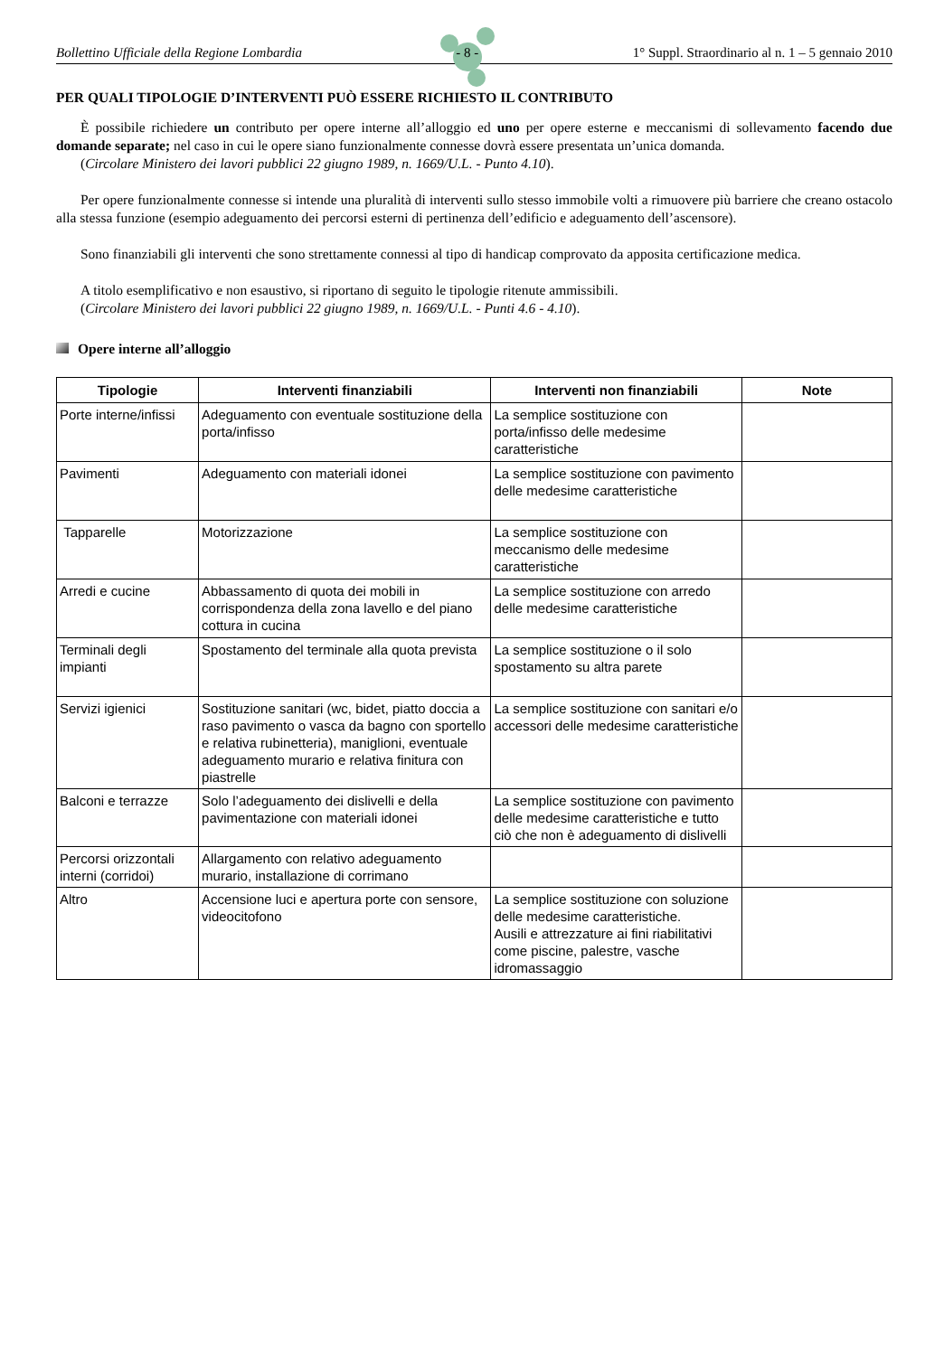Bollettino Ufficiale della Regione Lombardia - 8 - 1° Suppl. Straordinario al n. 1 – 5 gennaio 2010
PER QUALI TIPOLOGIE D’INTERVENTI PUÒ ESSERE RICHIESTO IL CONTRIBUTO
È possibile richiedere un contributo per opere interne all’alloggio ed uno per opere esterne e meccanismi di sollevamento facendo due domande separate; nel caso in cui le opere siano funzionalmente connesse dovrà essere presentata un’unica domanda.
(Circolare Ministero dei lavori pubblici 22 giugno 1989, n. 1669/U.L. - Punto 4.10).
Per opere funzionalmente connesse si intende una pluralità di interventi sullo stesso immobile volti a rimuovere più barriere che creano ostacolo alla stessa funzione (esempio adeguamento dei percorsi esterni di pertinenza dell’edificio e adeguamento dell’ascensore).
Sono finanziabili gli interventi che sono strettamente connessi al tipo di handicap comprovato da apposita certificazione medica.
A titolo esemplificativo e non esaustivo, si riportano di seguito le tipologie ritenute ammissibili.
(Circolare Ministero dei lavori pubblici 22 giugno 1989, n. 1669/U.L. - Punti 4.6 - 4.10).
Opere interne all’alloggio
| Tipologie | Interventi finanziabili | Interventi non finanziabili | Note |
| --- | --- | --- | --- |
| Porte interne/infissi | Adeguamento con eventuale sostituzione della porta/infisso | La semplice sostituzione con porta/infisso delle medesime caratteristiche | |
| Pavimenti | Adeguamento con materiali idonei | La semplice sostituzione con pavimento delle medesime caratteristiche | |
| Tapparelle | Motorizzazione | La semplice sostituzione con meccanismo delle medesime caratteristiche | |
| Arredi e cucine | Abbassamento di quota dei mobili in corrispondenza della zona lavello e del piano cottura in cucina | La semplice sostituzione con arredo delle medesime caratteristiche | |
| Terminali degli impianti | Spostamento del terminale alla quota prevista | La semplice sostituzione o il solo spostamento su altra parete | |
| Servizi igienici | Sostituzione sanitari (wc, bidet, piatto doccia a raso pavimento o vasca da bagno con sportello e relativa rubinetteria), maniglioni, eventuale adeguamento murario e relativa finitura con piastrelle | La semplice sostituzione con sanitari e/o accessori delle medesime caratteristiche | |
| Balconi e terrazze | Solo l’adeguamento dei dislivelli e della pavimentazione con materiali idonei | La semplice sostituzione con pavimento delle medesime caratteristiche e tutto ciò che non è adeguamento di dislivelli | |
| Percorsi orizzontali interni (corridoi) | Allargamento con relativo adeguamento murario, installazione di corrimano | | |
| Altro | Accensione luci e apertura porte con sensore, videocitofono | La semplice sostituzione con soluzione delle medesime caratteristiche. Ausili e attrezzature ai fini riabilitativi come piscine, palestre, vasche idromassaggio | |